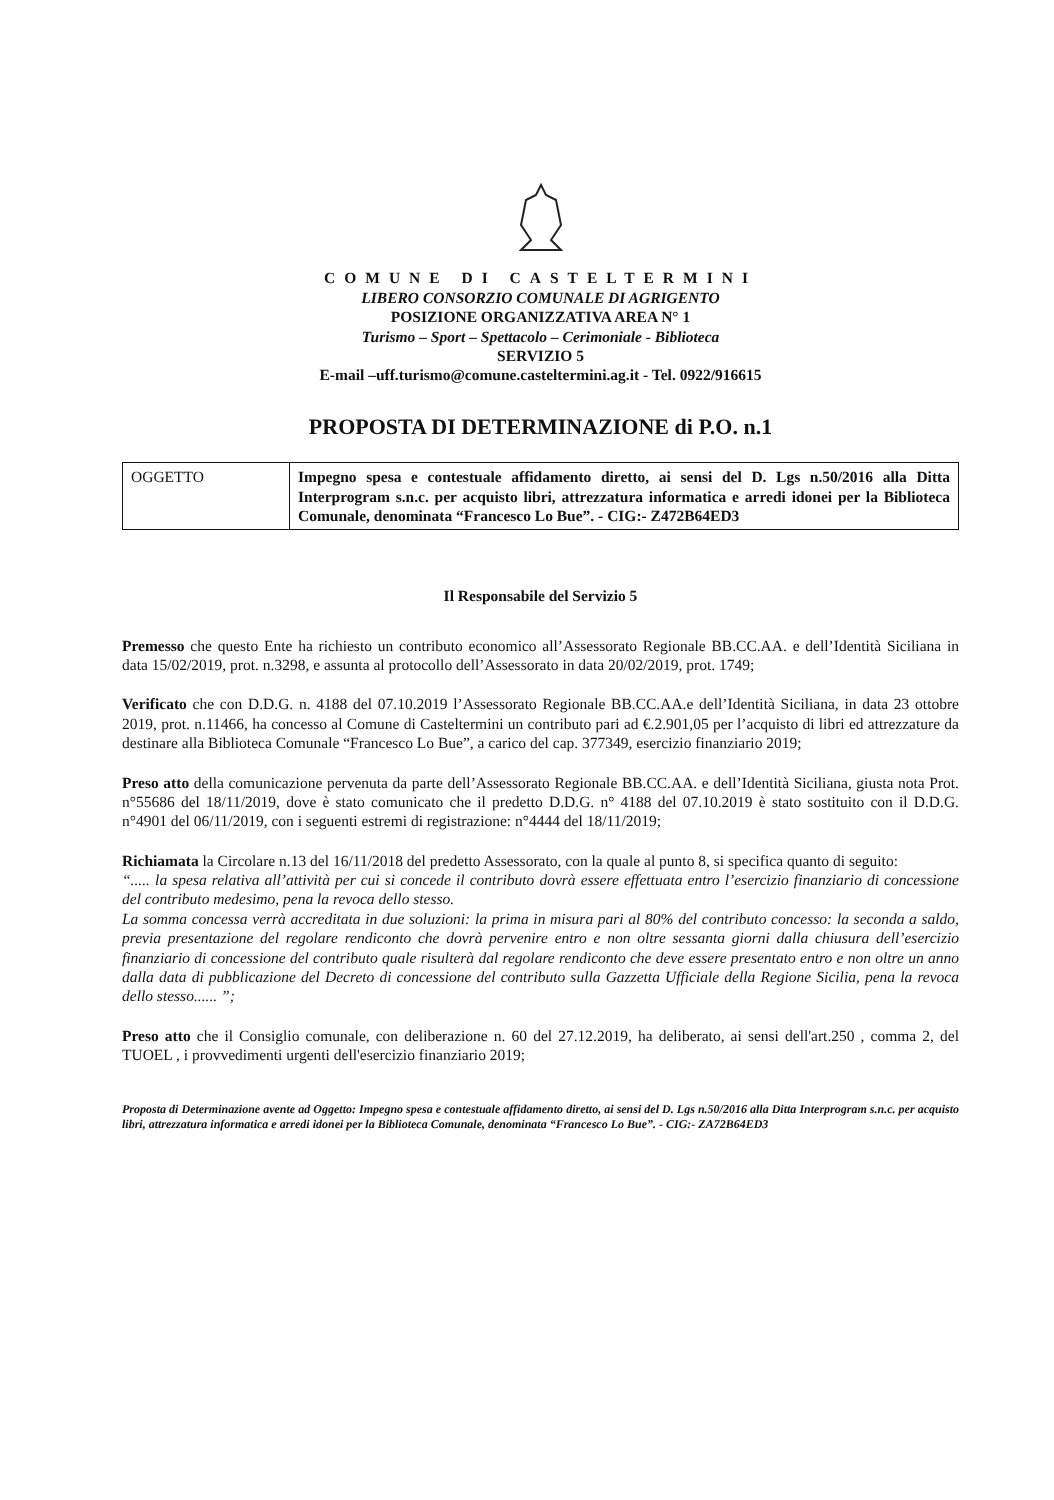COMUNE DI CASTELTERMINI
LIBERO CONSORZIO COMUNALE DI AGRIGENTO
POSIZIONE ORGANIZZATIVA AREA N° 1
Turismo – Sport – Spettacolo – Cerimoniale - Biblioteca
SERVIZIO 5
E-mail –uff.turismo@comune.casteltermini.ag.it - Tel. 0922/916615
PROPOSTA DI DETERMINAZIONE di P.O. n.1
| OGGETTO | Impegno spesa e contestuale affidamento diretto, ai sensi del D. Lgs n.50/2016 alla Ditta Interprogram s.n.c. per acquisto libri, attrezzatura informatica e arredi idonei per la Biblioteca Comunale, denominata “Francesco Lo Bue”. - CIG:- Z472B64ED3 |
Il Responsabile del Servizio 5
Premesso che questo Ente ha richiesto un contributo economico all’Assessorato Regionale BB.CC.AA. e dell’Identità Siciliana in data 15/02/2019, prot. n.3298, e assunta al protocollo dell’Assessorato in data 20/02/2019, prot. 1749;
Verificato che con D.D.G. n. 4188 del 07.10.2019 l’Assessorato Regionale BB.CC.AA.e dell’Identità Siciliana, in data 23 ottobre 2019, prot. n.11466, ha concesso al Comune di Casteltermini un contributo pari ad €.2.901,05 per l’acquisto di libri ed attrezzature da destinare alla Biblioteca Comunale “Francesco Lo Bue”, a carico del cap. 377349, esercizio finanziario 2019;
Preso atto della comunicazione pervenuta da parte dell’Assessorato Regionale BB.CC.AA. e dell’Identità Siciliana, giusta nota Prot. n°55686 del 18/11/2019, dove è stato comunicato che il predetto D.D.G. n° 4188 del 07.10.2019 è stato sostituito con il D.D.G. n°4901 del 06/11/2019, con i seguenti estremi di registrazione: n°4444 del 18/11/2019;
Richiamata la Circolare n.13 del 16/11/2018 del predetto Assessorato, con la quale al punto 8, si specifica quanto di seguito:
“..... la spesa relativa all’attività per cui si concede il contributo dovrà essere effettuata entro l’esercizio finanziario di concessione del contributo medesimo, pena la revoca dello stesso.
La somma concessa verrà accreditata in due soluzioni: la prima in misura pari al 80% del contributo concesso: la seconda a saldo, previa presentazione del regolare rendiconto che dovrà pervenire entro e non oltre sessanta giorni dalla chiusura dell’esercizio finanziario di concessione del contributo quale risulterà dal regolare rendiconto che deve essere presentato entro e non oltre un anno dalla data di pubblicazione del Decreto di concessione del contributo sulla Gazzetta Ufficiale della Regione Sicilia, pena la revoca dello stesso...... ”;
Preso atto che il Consiglio comunale, con deliberazione n. 60 del 27.12.2019, ha deliberato, ai sensi dell'art.250 , comma 2, del TUOEL , i provvedimenti urgenti dell'esercizio finanziario 2019;
Proposta di Determinazione avente ad Oggetto: Impegno spesa e contestuale affidamento diretto, ai sensi del D. Lgs n.50/2016 alla Ditta Interprogram s.n.c. per acquisto libri, attrezzatura informatica e arredi idonei per la Biblioteca Comunale, denominata “Francesco Lo Bue”. - CIG:- ZA72B64ED3